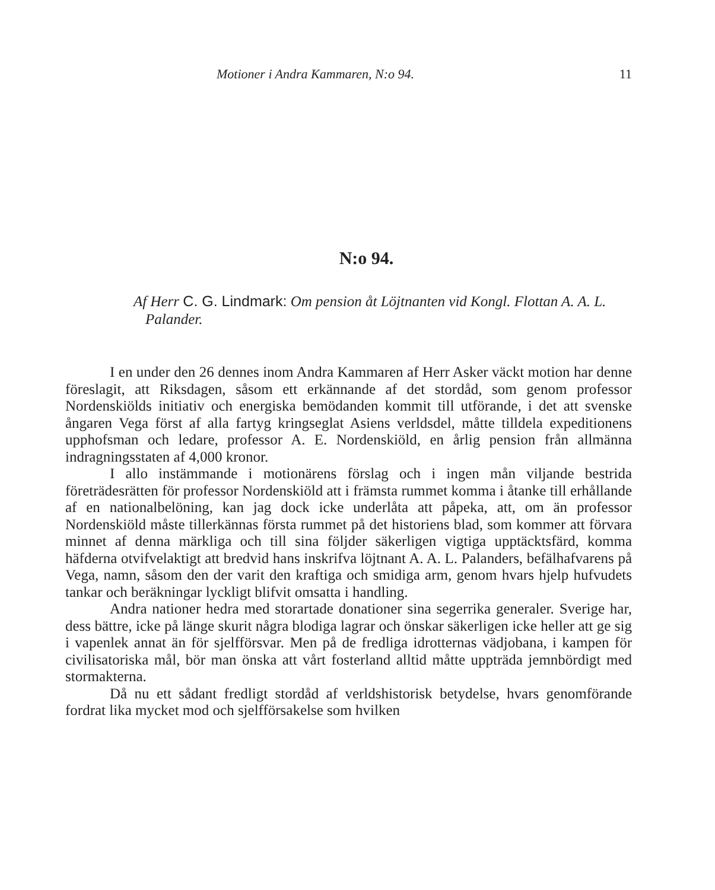Motioner i Andra Kammaren, N:o 94. 11
N:o 94.
Af Herr C. G. Lindmark: Om pension åt Löjtnanten vid Kongl. Flottan A. A. L. Palander.
I en under den 26 dennes inom Andra Kammaren af Herr Asker väckt motion har denne föreslagit, att Riksdagen, såsom ett erkännande af det stordåd, som genom professor Nordenskiölds initiativ och energiska bemödanden kommit till utförande, i det att svenske ångaren Vega först af alla fartyg kringseglat Asiens verldsdel, måtte tilldela expeditionens upphofsman och ledare, professor A. E. Nordenskiöld, en årlig pension från allmänna indragningsstaten af 4,000 kronor.
I allo instämmande i motionärens förslag och i ingen mån viljande bestrida företrädesrätten för professor Nordenskiöld att i främsta rummet komma i åtanke till erhållande af en nationalbelöning, kan jag dock icke underlåta att påpeka, att, om än professor Nordenskiöld måste tillerkännas första rummet på det historiens blad, som kommer att förvara minnet af denna märkliga och till sina följder säkerligen vigtiga upptäcktsfärd, komma häfderna otvifvelaktigt att bredvid hans inskrifva löjtnant A. A. L. Palanders, befälhafvarens på Vega, namn, såsom den der varit den kraftiga och smidiga arm, genom hvars hjelp hufvudets tankar och beräkningar lyckligt blifvit omsatta i handling.
Andra nationer hedra med storartade donationer sina segerrika generaler. Sverige har, dess bättre, icke på länge skurit några blodiga lagrar och önskar säkerligen icke heller att ge sig i vapenlek annat än för sjelfförsvar. Men på de fredliga idrotternas vädjobana, i kampen för civilisatoriska mål, bör man önska att vårt fosterland alltid måtte uppträda jemnbördigt med stormakterna.
Då nu ett sådant fredligt stordåd af verldshistorisk betydelse, hvars genomförande fordrat lika mycket mod och sjelfförsakelse som hvilken